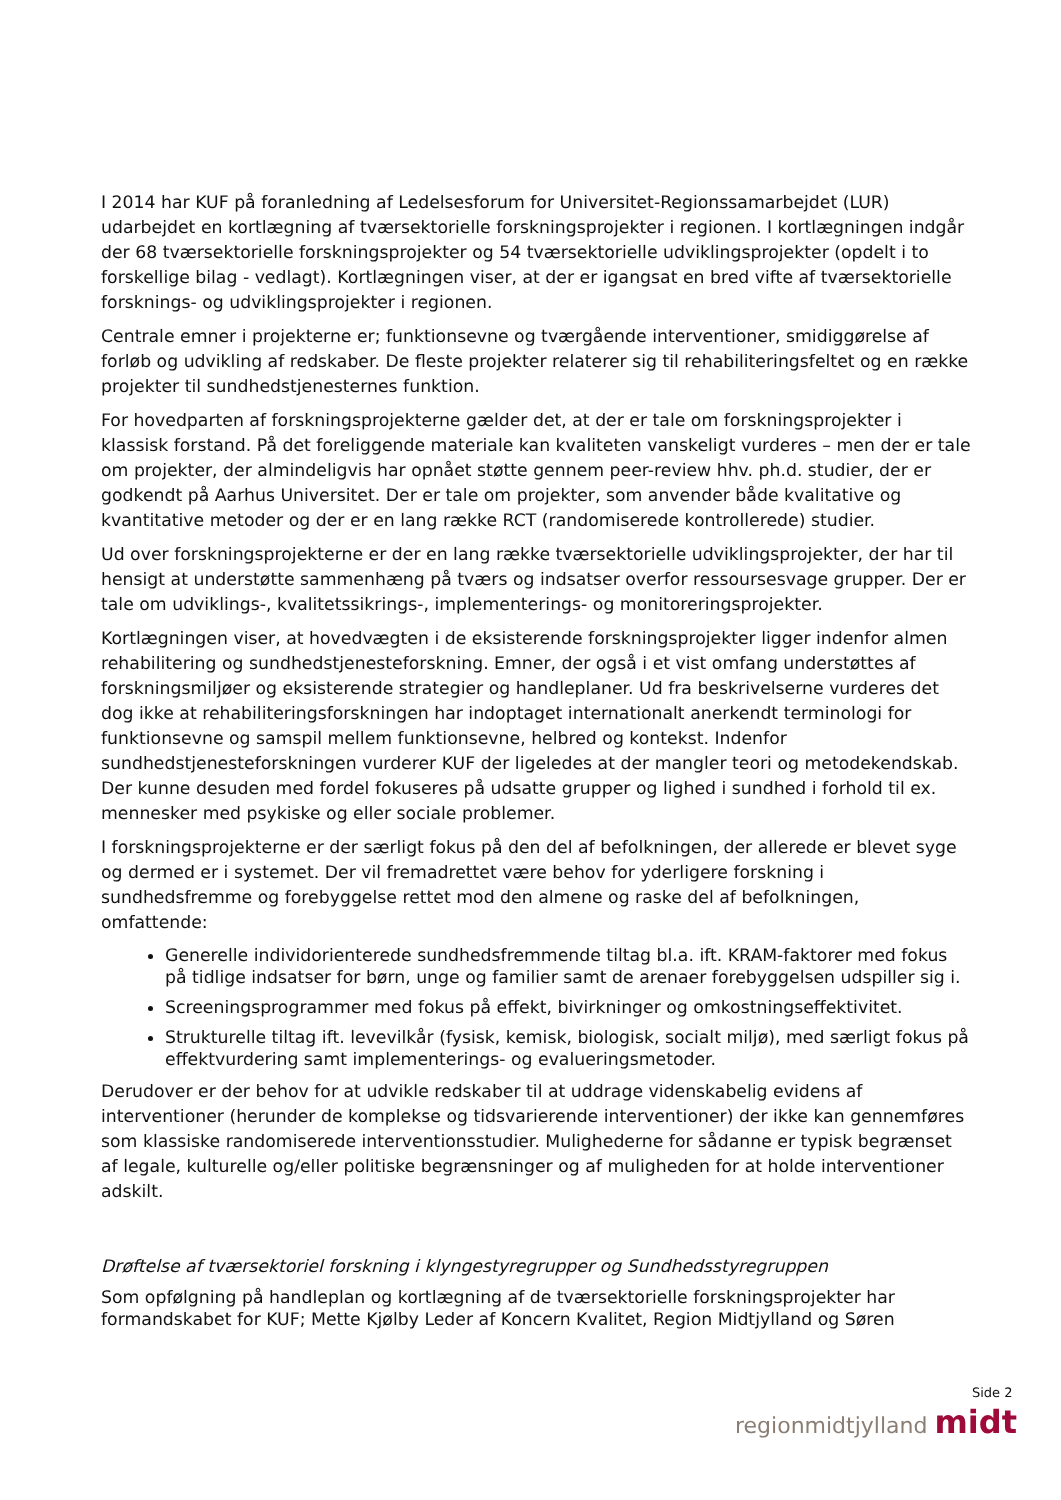I 2014 har KUF på foranledning af Ledelsesforum for Universitet-Regionssamarbejdet (LUR) udarbejdet en kortlægning af tværsektorielle forskningsprojekter i regionen. I kortlægningen indgår der 68 tværsektorielle forskningsprojekter og 54 tværsektorielle udviklingsprojekter (opdelt i to forskellige bilag - vedlagt). Kortlægningen viser, at der er igangsat en bred vifte af tværsektorielle forsknings- og udviklingsprojekter i regionen.
Centrale emner i projekterne er; funktionsevne og tværgående interventioner, smidiggørelse af forløb og udvikling af redskaber. De fleste projekter relaterer sig til rehabiliteringsfeltet og en række projekter til sundhedstjenesternes funktion.
For hovedparten af forskningsprojekterne gælder det, at der er tale om forskningsprojekter i klassisk forstand. På det foreliggende materiale kan kvaliteten vanskeligt vurderes – men der er tale om projekter, der almindeligvis har opnået støtte gennem peer-review hhv. ph.d. studier, der er godkendt på Aarhus Universitet. Der er tale om projekter, som anvender både kvalitative og kvantitative metoder og der er en lang række RCT (randomiserede kontrollerede) studier.
Ud over forskningsprojekterne er der en lang række tværsektorielle udviklingsprojekter, der har til hensigt at understøtte sammenhæng på tværs og indsatser overfor ressoursesvage grupper. Der er tale om udviklings-, kvalitetssikrings-, implementerings- og monitoreringsprojekter.
Kortlægningen viser, at hovedvægten i de eksisterende forskningsprojekter ligger indenfor almen rehabilitering og sundhedstjenesteforskning. Emner, der også i et vist omfang understøttes af forskningsmiljøer og eksisterende strategier og handleplaner. Ud fra beskrivelserne vurderes det dog ikke at rehabiliteringsforskningen har indoptaget internationalt anerkendt terminologi for funktionsevne og samspil mellem funktionsevne, helbred og kontekst. Indenfor sundhedstjenesteforskningen vurderer KUF der ligeledes at der mangler teori og metodekendskab. Der kunne desuden med fordel fokuseres på udsatte grupper og lighed i sundhed i forhold til ex. mennesker med psykiske og eller sociale problemer.
I forskningsprojekterne er der særligt fokus på den del af befolkningen, der allerede er blevet syge og dermed er i systemet. Der vil fremadrettet være behov for yderligere forskning i sundhedsfremme og forebyggelse rettet mod den almene og raske del af befolkningen, omfattende:
Generelle individorienterede sundhedsfremmende tiltag bl.a. ift. KRAM-faktorer med fokus på tidlige indsatser for børn, unge og familier samt de arenaer forebyggelsen udspiller sig i.
Screeningsprogrammer med fokus på effekt, bivirkninger og omkostningseffektivitet.
Strukturelle tiltag ift. levevilkår (fysisk, kemisk, biologisk, socialt miljø), med særligt fokus på effektvurdering samt implementerings- og evalueringsmetoder.
Derudover er der behov for at udvikle redskaber til at uddrage videnskabelig evidens af interventioner (herunder de komplekse og tidsvarierende interventioner) der ikke kan gennemføres som klassiske randomiserede interventionsstudier. Mulighederne for sådanne er typisk begrænset af legale, kulturelle og/eller politiske begrænsninger og af muligheden for at holde interventioner adskilt.
Drøftelse af tværsektoriel forskning i klyngestyregrupper og Sundhedsstyregruppen
Som opfølgning på handleplan og kortlægning af de tværsektorielle forskningsprojekter har formandskabet for KUF; Mette Kjølby Leder af Koncern Kvalitet, Region Midtjylland og Søren
Side 2
regionmidtjylland midt